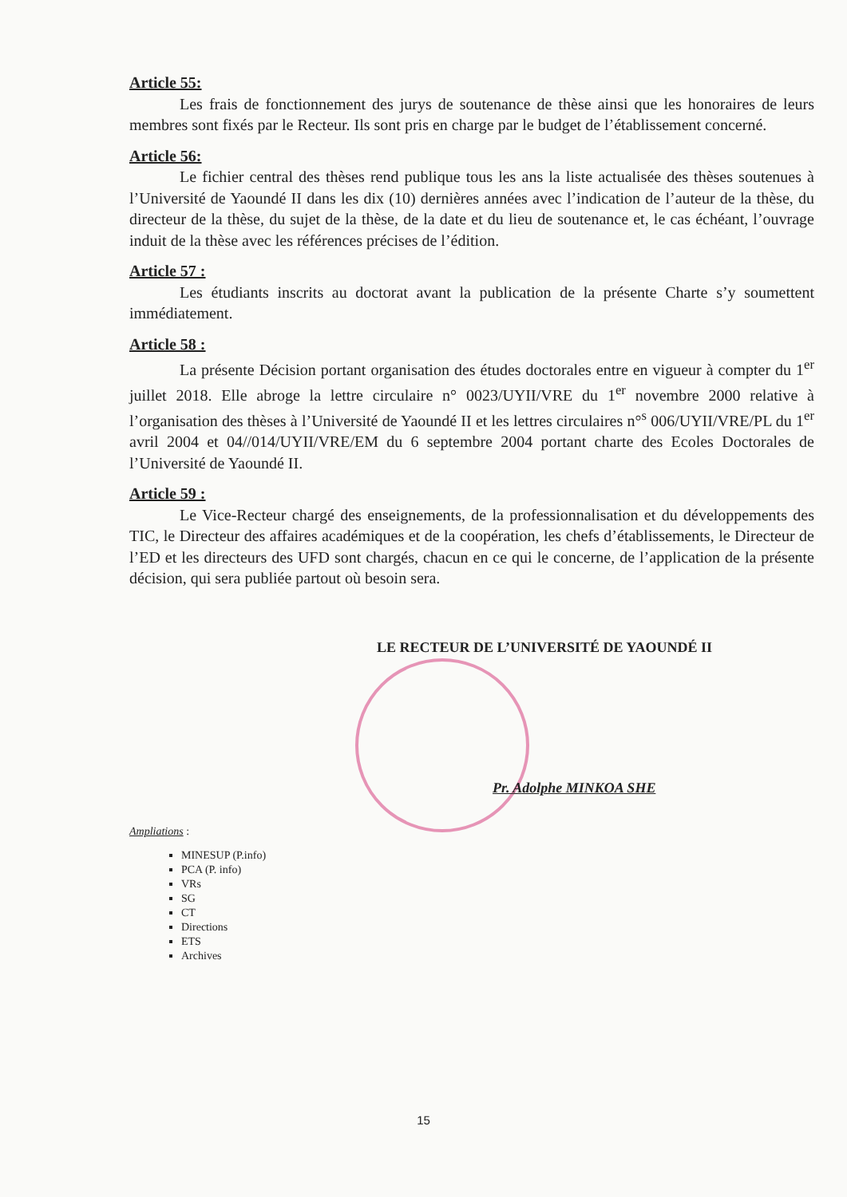Article 55:
Les frais de fonctionnement des jurys de soutenance de thèse ainsi que les honoraires de leurs membres sont fixés par le Recteur. Ils sont pris en charge par le budget de l’établissement concerné.
Article 56:
Le fichier central des thèses rend publique tous les ans la liste actualisée des thèses soutenues à l’Université de Yaoundé II dans les dix (10) dernières années avec l’indication de l’auteur de la thèse, du directeur de la thèse, du sujet de la thèse, de la date et du lieu de soutenance et, le cas échéant, l’ouvrage induit de la thèse avec les références précises de l’édition.
Article 57 :
Les étudiants inscrits au doctorat avant la publication de la présente Charte s’y soumettent immédiatement.
Article 58 :
La présente Décision portant organisation des études doctorales entre en vigueur à compter du 1<sup>er</sup> juillet 2018. Elle abroge la lettre circulaire n° 0023/UYII/VRE du 1<sup>er</sup> novembre 2000 relative à l’organisation des thèses à l’Université de Yaoundé II et les lettres circulaires n°<sup>s</sup> 006/UYII/VRE/PL du 1<sup>er</sup> avril 2004 et 04//014/UYII/VRE/EM du 6 septembre 2004 portant charte des Ecoles Doctorales de l’Université de Yaoundé II.
Article 59 :
Le Vice-Recteur chargé des enseignements, de la professionnalisation et du développements des TIC, le Directeur des affaires académiques et de la coopération, les chefs d’établissements, le Directeur de l’ED et les directeurs des UFD sont chargés, chacun en ce qui le concerne, de l’application de la présente décision, qui sera publiée partout où besoin sera.
LE RECTEUR DE L’UNIVERSITÉ DE YAOUNDÉ II
Pr. Adolphe MINKOA SHE
Ampliations :
MINESUP (P.info)
PCA (P. info)
VRs
SG
CT
Directions
ETS
Archives
15